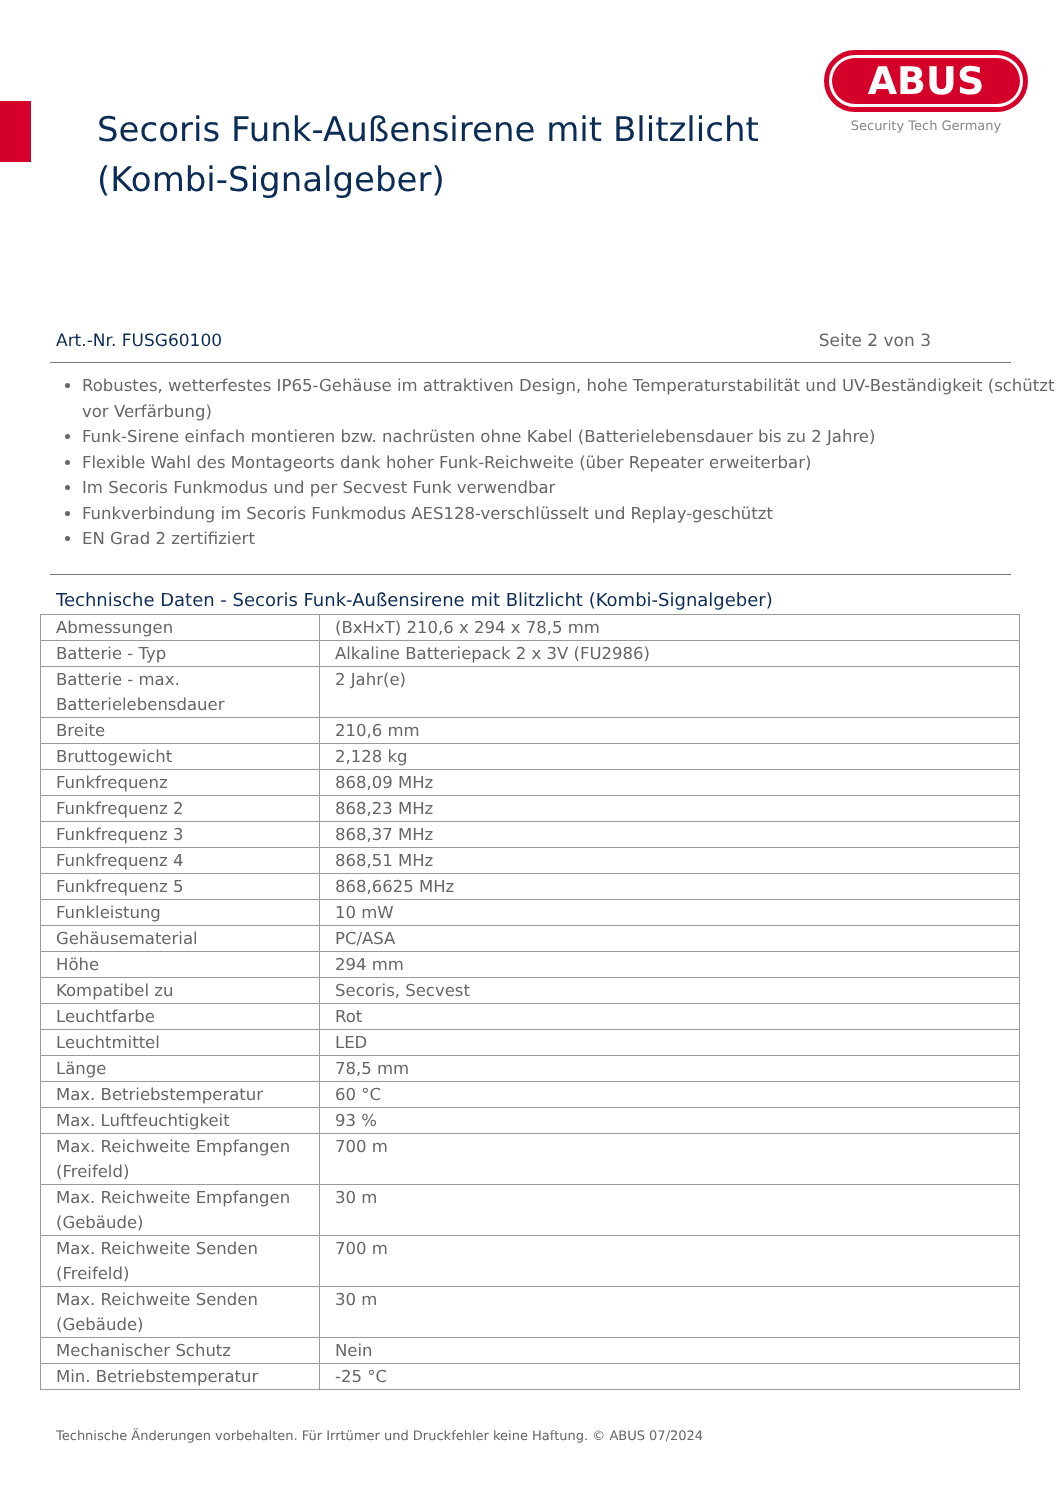Secoris Funk-Außensirene mit Blitzlicht
(Kombi-Signalgeber)
ABUS
Security Tech Germany
Art.-Nr. FUSG60100 Seite 2 von 3
Robustes, wetterfestes IP65-Gehäuse im attraktiven Design, hohe Temperaturstabilität und UV-Beständigkeit (schützt vor Verfärbung)
Funk-Sirene einfach montieren bzw. nachrüsten ohne Kabel (Batterielebensdauer bis zu 2 Jahre)
Flexible Wahl des Montageorts dank hoher Funk-Reichweite (über Repeater erweiterbar)
Im Secoris Funkmodus und per Secvest Funk verwendbar
Funkverbindung im Secoris Funkmodus AES128-verschlüsselt und Replay-geschützt
EN Grad 2 zertifiziert
Technische Daten - Secoris Funk-Außensirene mit Blitzlicht (Kombi-Signalgeber)
| Abmessungen | (BxHxT) 210,6 x 294 x 78,5 mm |
| Batterie - Typ | Alkaline Batteriepack 2 x 3V (FU2986) |
| Batterie - max. Batterielebensdauer | 2 Jahr(e) |
| Breite | 210,6 mm |
| Bruttogewicht | 2,128 kg |
| Funkfrequenz | 868,09 MHz |
| Funkfrequenz 2 | 868,23 MHz |
| Funkfrequenz 3 | 868,37 MHz |
| Funkfrequenz 4 | 868,51 MHz |
| Funkfrequenz 5 | 868,6625 MHz |
| Funkleistung | 10 mW |
| Gehäusematerial | PC/ASA |
| Höhe | 294 mm |
| Kompatibel zu | Secoris, Secvest |
| Leuchtfarbe | Rot |
| Leuchtmittel | LED |
| Länge | 78,5 mm |
| Max. Betriebstemperatur | 60 °C |
| Max. Luftfeuchtigkeit | 93 % |
| Max. Reichweite Empfangen (Freifeld) | 700 m |
| Max. Reichweite Empfangen (Gebäude) | 30 m |
| Max. Reichweite Senden (Freifeld) | 700 m |
| Max. Reichweite Senden (Gebäude) | 30 m |
| Mechanischer Schutz | Nein |
| Min. Betriebstemperatur | -25 °C |
Technische Änderungen vorbehalten. Für Irrtümer und Druckfehler keine Haftung. © ABUS 07/2024